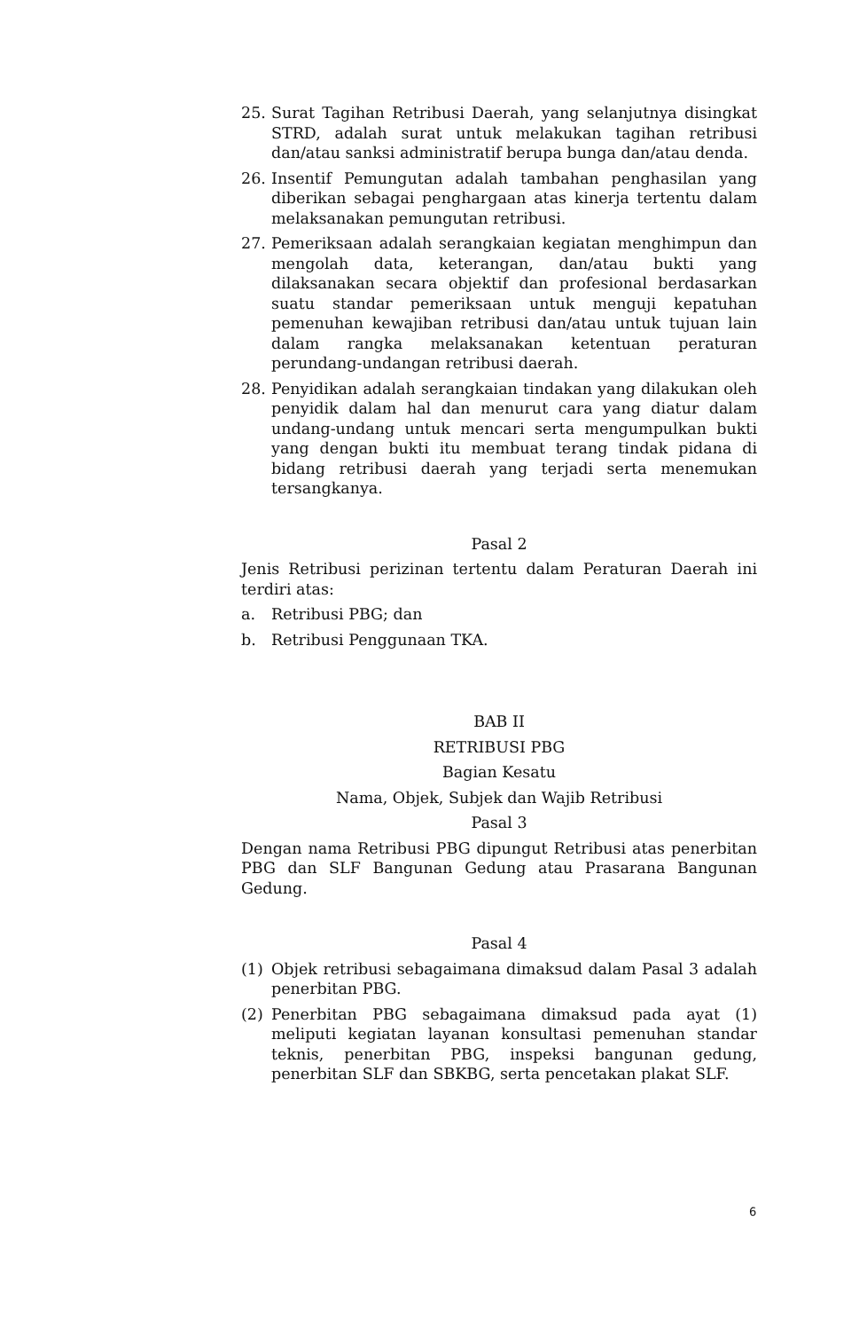25. Surat Tagihan Retribusi Daerah, yang selanjutnya disingkat STRD, adalah surat untuk melakukan tagihan retribusi dan/atau sanksi administratif berupa bunga dan/atau denda.
26. Insentif Pemungutan adalah tambahan penghasilan yang diberikan sebagai penghargaan atas kinerja tertentu dalam melaksanakan pemungutan retribusi.
27. Pemeriksaan adalah serangkaian kegiatan menghimpun dan mengolah data, keterangan, dan/atau bukti yang dilaksanakan secara objektif dan profesional berdasarkan suatu standar pemeriksaan untuk menguji kepatuhan pemenuhan kewajiban retribusi dan/atau untuk tujuan lain dalam rangka melaksanakan ketentuan peraturan perundang-undangan retribusi daerah.
28. Penyidikan adalah serangkaian tindakan yang dilakukan oleh penyidik dalam hal dan menurut cara yang diatur dalam undang-undang untuk mencari serta mengumpulkan bukti yang dengan bukti itu membuat terang tindak pidana di bidang retribusi daerah yang terjadi serta menemukan tersangkanya.
Pasal 2
Jenis Retribusi perizinan tertentu dalam Peraturan Daerah ini terdiri atas:
a. Retribusi PBG; dan
b. Retribusi Penggunaan TKA.
BAB II
RETRIBUSI PBG
Bagian Kesatu
Nama, Objek, Subjek dan Wajib Retribusi
Pasal 3
Dengan nama Retribusi PBG dipungut Retribusi atas penerbitan PBG dan SLF Bangunan Gedung atau Prasarana Bangunan Gedung.
Pasal 4
(1) Objek retribusi sebagaimana dimaksud dalam Pasal 3 adalah penerbitan PBG.
(2) Penerbitan PBG sebagaimana dimaksud pada ayat (1) meliputi kegiatan layanan konsultasi pemenuhan standar teknis, penerbitan PBG, inspeksi bangunan gedung, penerbitan SLF dan SBKBG, serta pencetakan plakat SLF.
6